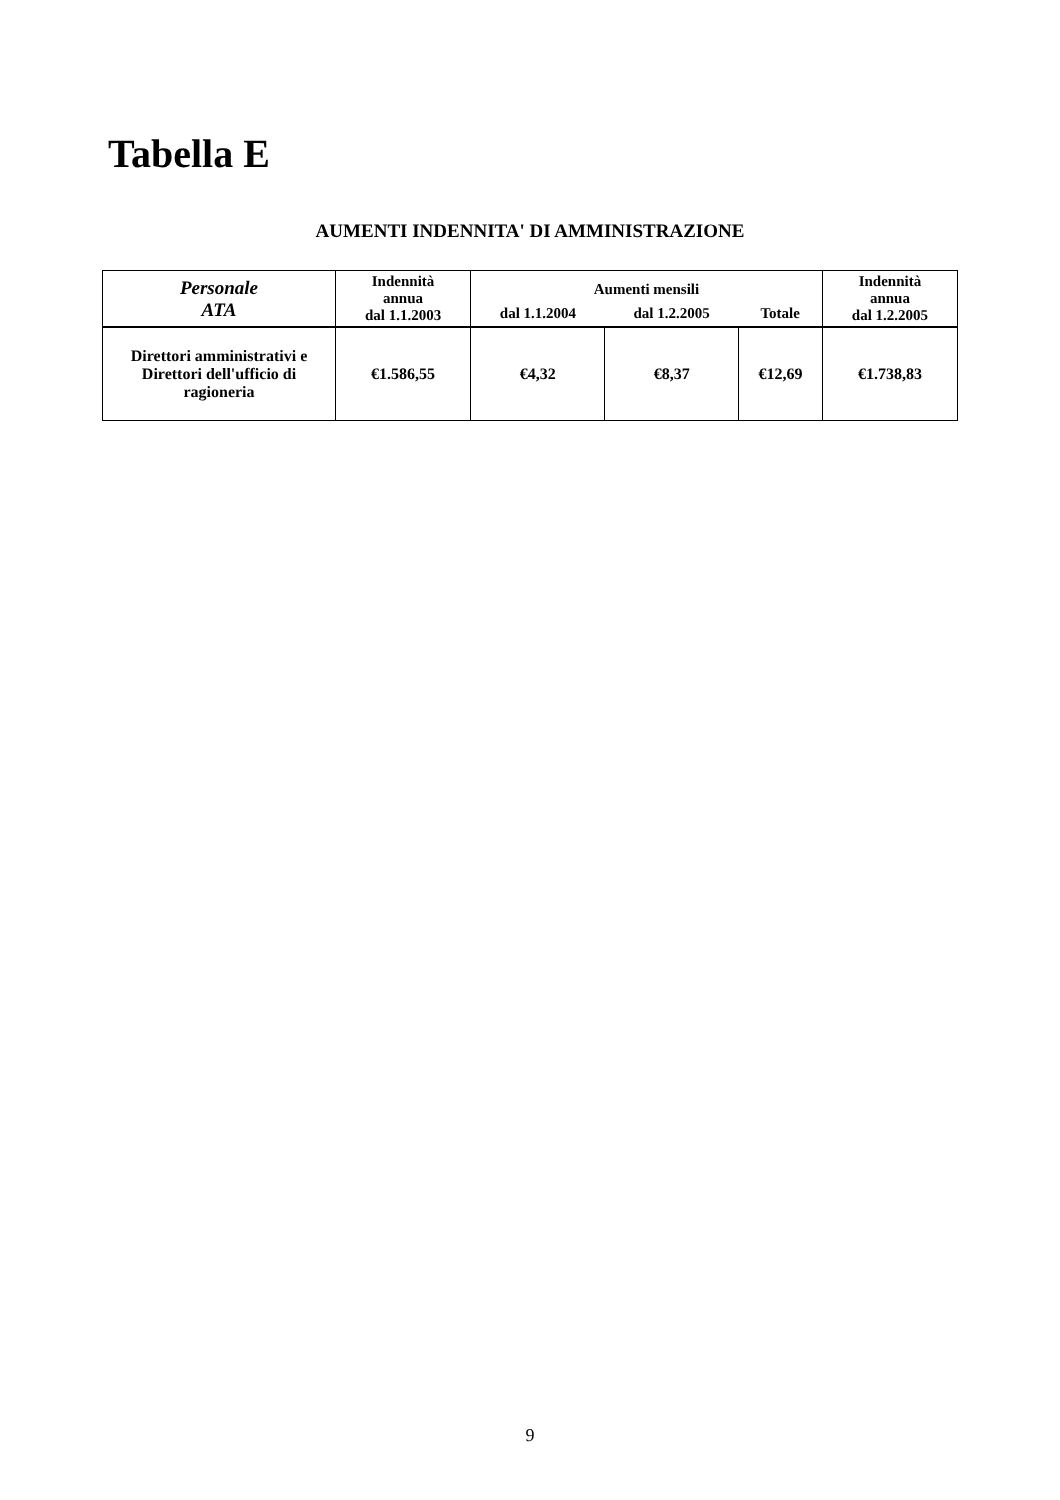Tabella E
AUMENTI INDENNITA' DI AMMINISTRAZIONE
| Personale ATA | Indennità annua dal 1.1.2003 | Aumenti mensili | | | Indennità annua dal 1.2.2005 |
| --- | --- | --- | --- | --- | --- |
| | | dal 1.1.2004 | dal 1.2.2005 | Totale | |
| Direttori amministrativi e Direttori dell'ufficio di ragioneria | €1.586,55 | €4,32 | €8,37 | €12,69 | €1.738,83 |
9